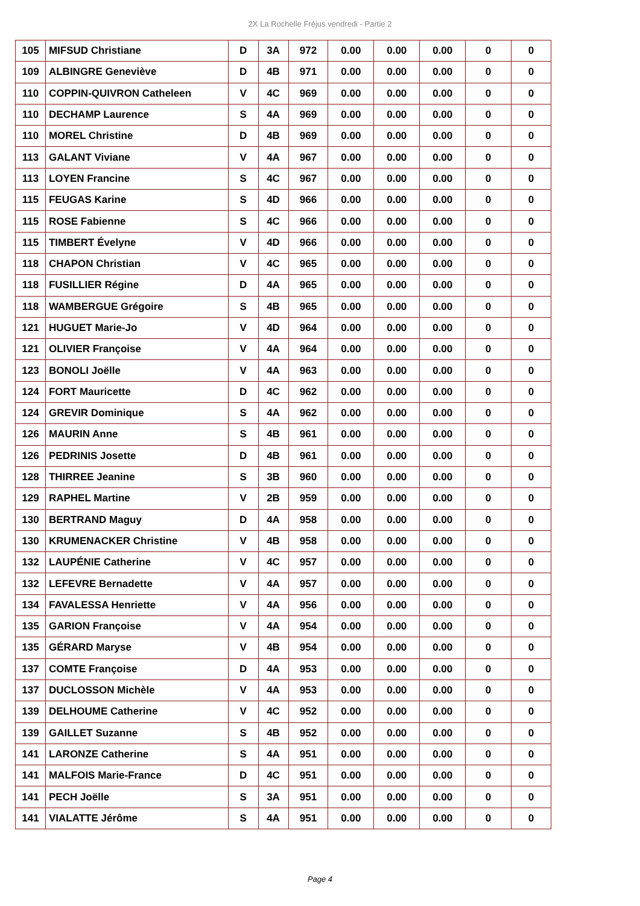2X La Rochelle Fréjus vendredi - Partie 2
| 105 | MIFSUD Christiane | D | 3A | 972 | 0.00 | 0.00 | 0.00 | 0 | 0 |
| 109 | ALBINGRE Geneviève | D | 4B | 971 | 0.00 | 0.00 | 0.00 | 0 | 0 |
| 110 | COPPIN-QUIVRON Catheleen | V | 4C | 969 | 0.00 | 0.00 | 0.00 | 0 | 0 |
| 110 | DECHAMP Laurence | S | 4A | 969 | 0.00 | 0.00 | 0.00 | 0 | 0 |
| 110 | MOREL Christine | D | 4B | 969 | 0.00 | 0.00 | 0.00 | 0 | 0 |
| 113 | GALANT Viviane | V | 4A | 967 | 0.00 | 0.00 | 0.00 | 0 | 0 |
| 113 | LOYEN Francine | S | 4C | 967 | 0.00 | 0.00 | 0.00 | 0 | 0 |
| 115 | FEUGAS Karine | S | 4D | 966 | 0.00 | 0.00 | 0.00 | 0 | 0 |
| 115 | ROSE Fabienne | S | 4C | 966 | 0.00 | 0.00 | 0.00 | 0 | 0 |
| 115 | TIMBERT Évelyne | V | 4D | 966 | 0.00 | 0.00 | 0.00 | 0 | 0 |
| 118 | CHAPON Christian | V | 4C | 965 | 0.00 | 0.00 | 0.00 | 0 | 0 |
| 118 | FUSILLIER Régine | D | 4A | 965 | 0.00 | 0.00 | 0.00 | 0 | 0 |
| 118 | WAMBERGUE Grégoire | S | 4B | 965 | 0.00 | 0.00 | 0.00 | 0 | 0 |
| 121 | HUGUET Marie-Jo | V | 4D | 964 | 0.00 | 0.00 | 0.00 | 0 | 0 |
| 121 | OLIVIER Françoise | V | 4A | 964 | 0.00 | 0.00 | 0.00 | 0 | 0 |
| 123 | BONOLI Joëlle | V | 4A | 963 | 0.00 | 0.00 | 0.00 | 0 | 0 |
| 124 | FORT Mauricette | D | 4C | 962 | 0.00 | 0.00 | 0.00 | 0 | 0 |
| 124 | GREVIR Dominique | S | 4A | 962 | 0.00 | 0.00 | 0.00 | 0 | 0 |
| 126 | MAURIN Anne | S | 4B | 961 | 0.00 | 0.00 | 0.00 | 0 | 0 |
| 126 | PEDRINIS Josette | D | 4B | 961 | 0.00 | 0.00 | 0.00 | 0 | 0 |
| 128 | THIRREE Jeanine | S | 3B | 960 | 0.00 | 0.00 | 0.00 | 0 | 0 |
| 129 | RAPHEL Martine | V | 2B | 959 | 0.00 | 0.00 | 0.00 | 0 | 0 |
| 130 | BERTRAND Maguy | D | 4A | 958 | 0.00 | 0.00 | 0.00 | 0 | 0 |
| 130 | KRUMENACKER Christine | V | 4B | 958 | 0.00 | 0.00 | 0.00 | 0 | 0 |
| 132 | LAUPÉNIE Catherine | V | 4C | 957 | 0.00 | 0.00 | 0.00 | 0 | 0 |
| 132 | LEFEVRE Bernadette | V | 4A | 957 | 0.00 | 0.00 | 0.00 | 0 | 0 |
| 134 | FAVALESSA Henriette | V | 4A | 956 | 0.00 | 0.00 | 0.00 | 0 | 0 |
| 135 | GARION Françoise | V | 4A | 954 | 0.00 | 0.00 | 0.00 | 0 | 0 |
| 135 | GÉRARD Maryse | V | 4B | 954 | 0.00 | 0.00 | 0.00 | 0 | 0 |
| 137 | COMTE Françoise | D | 4A | 953 | 0.00 | 0.00 | 0.00 | 0 | 0 |
| 137 | DUCLOSSON Michèle | V | 4A | 953 | 0.00 | 0.00 | 0.00 | 0 | 0 |
| 139 | DELHOUME Catherine | V | 4C | 952 | 0.00 | 0.00 | 0.00 | 0 | 0 |
| 139 | GAILLET Suzanne | S | 4B | 952 | 0.00 | 0.00 | 0.00 | 0 | 0 |
| 141 | LARONZE Catherine | S | 4A | 951 | 0.00 | 0.00 | 0.00 | 0 | 0 |
| 141 | MALFOIS Marie-France | D | 4C | 951 | 0.00 | 0.00 | 0.00 | 0 | 0 |
| 141 | PECH Joëlle | S | 3A | 951 | 0.00 | 0.00 | 0.00 | 0 | 0 |
| 141 | VIALATTE Jérôme | S | 4A | 951 | 0.00 | 0.00 | 0.00 | 0 | 0 |
Page 4